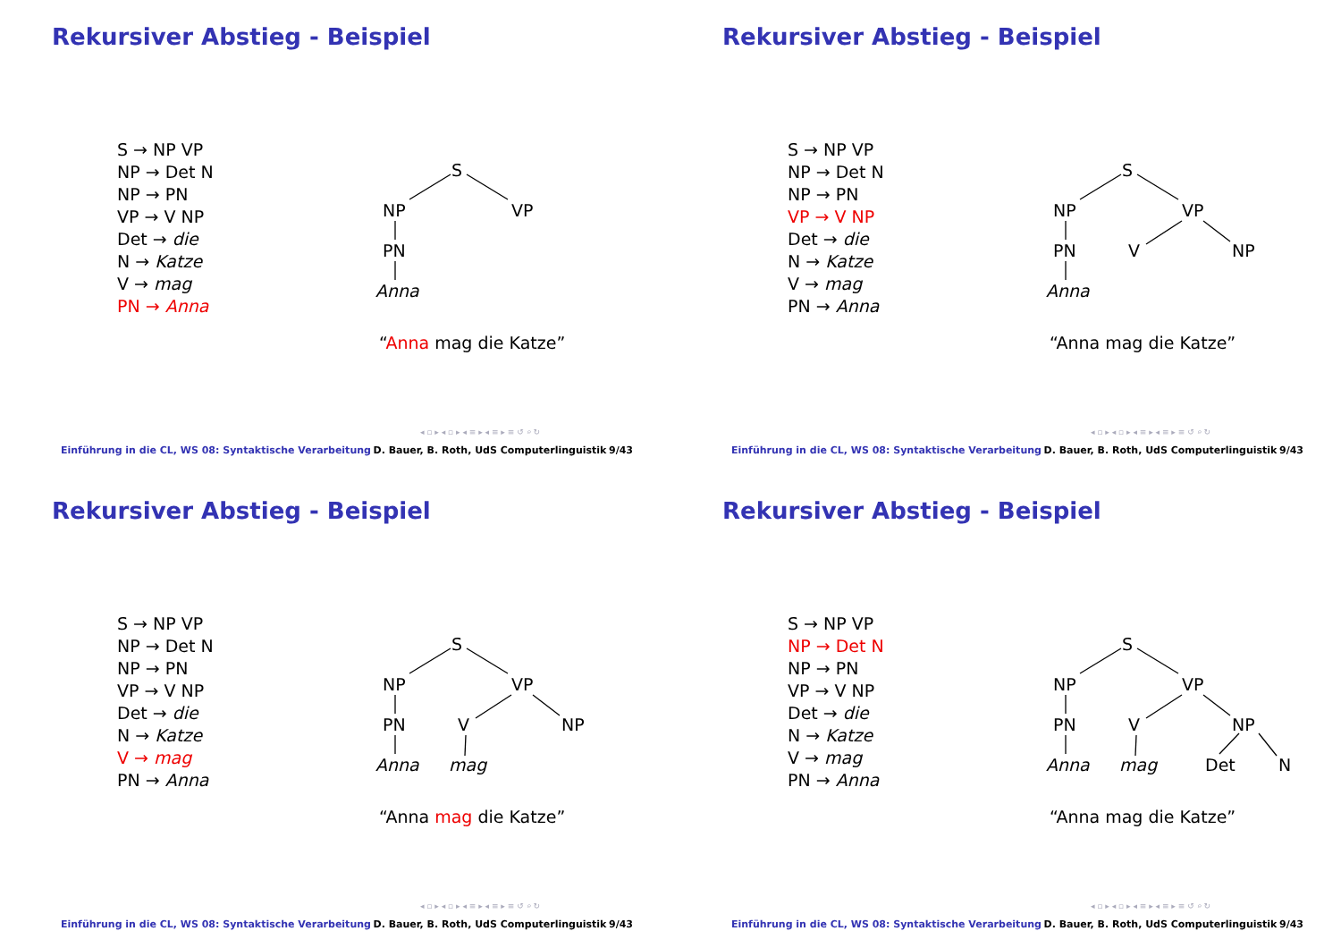Rekursiver Abstieg - Beispiel
S → NP VP
NP → Det N
NP → PN
VP → V NP
Det → die
N → Katze
V → mag
PN → Anna
S
NP
VP
PN
Anna
“Anna mag die Katze”
◂ ▫ ▸ ◂ ▫ ▸ ◂ ≡ ▸ ◂ ≡ ▸ ≡ ↺ ⌕ ↻
Einführung in die CL, WS 08: Syntaktische Verarbeitung D. Bauer, B. Roth, UdS Computerlinguistik 9/43
Rekursiver Abstieg - Beispiel
S → NP VP
NP → Det N
NP → PN
VP → V NP
Det → die
N → Katze
V → mag
PN → Anna
S
NP
VP
PN
Anna
V
NP
“Anna mag die Katze”
◂ ▫ ▸ ◂ ▫ ▸ ◂ ≡ ▸ ◂ ≡ ▸ ≡ ↺ ⌕ ↻
Einführung in die CL, WS 08: Syntaktische Verarbeitung D. Bauer, B. Roth, UdS Computerlinguistik 9/43
Rekursiver Abstieg - Beispiel
S → NP VP
NP → Det N
NP → PN
VP → V NP
Det → die
N → Katze
V → mag
PN → Anna
S
NP
VP
PN
Anna
V
NP
mag
“Anna mag die Katze”
◂ ▫ ▸ ◂ ▫ ▸ ◂ ≡ ▸ ◂ ≡ ▸ ≡ ↺ ⌕ ↻
Einführung in die CL, WS 08: Syntaktische Verarbeitung D. Bauer, B. Roth, UdS Computerlinguistik 9/43
Rekursiver Abstieg - Beispiel
S → NP VP
NP → Det N
NP → PN
VP → V NP
Det → die
N → Katze
V → mag
PN → Anna
S
NP
VP
PN
Anna
V
NP
mag
Det
N
“Anna mag die Katze”
◂ ▫ ▸ ◂ ▫ ▸ ◂ ≡ ▸ ◂ ≡ ▸ ≡ ↺ ⌕ ↻
Einführung in die CL, WS 08: Syntaktische Verarbeitung D. Bauer, B. Roth, UdS Computerlinguistik 9/43